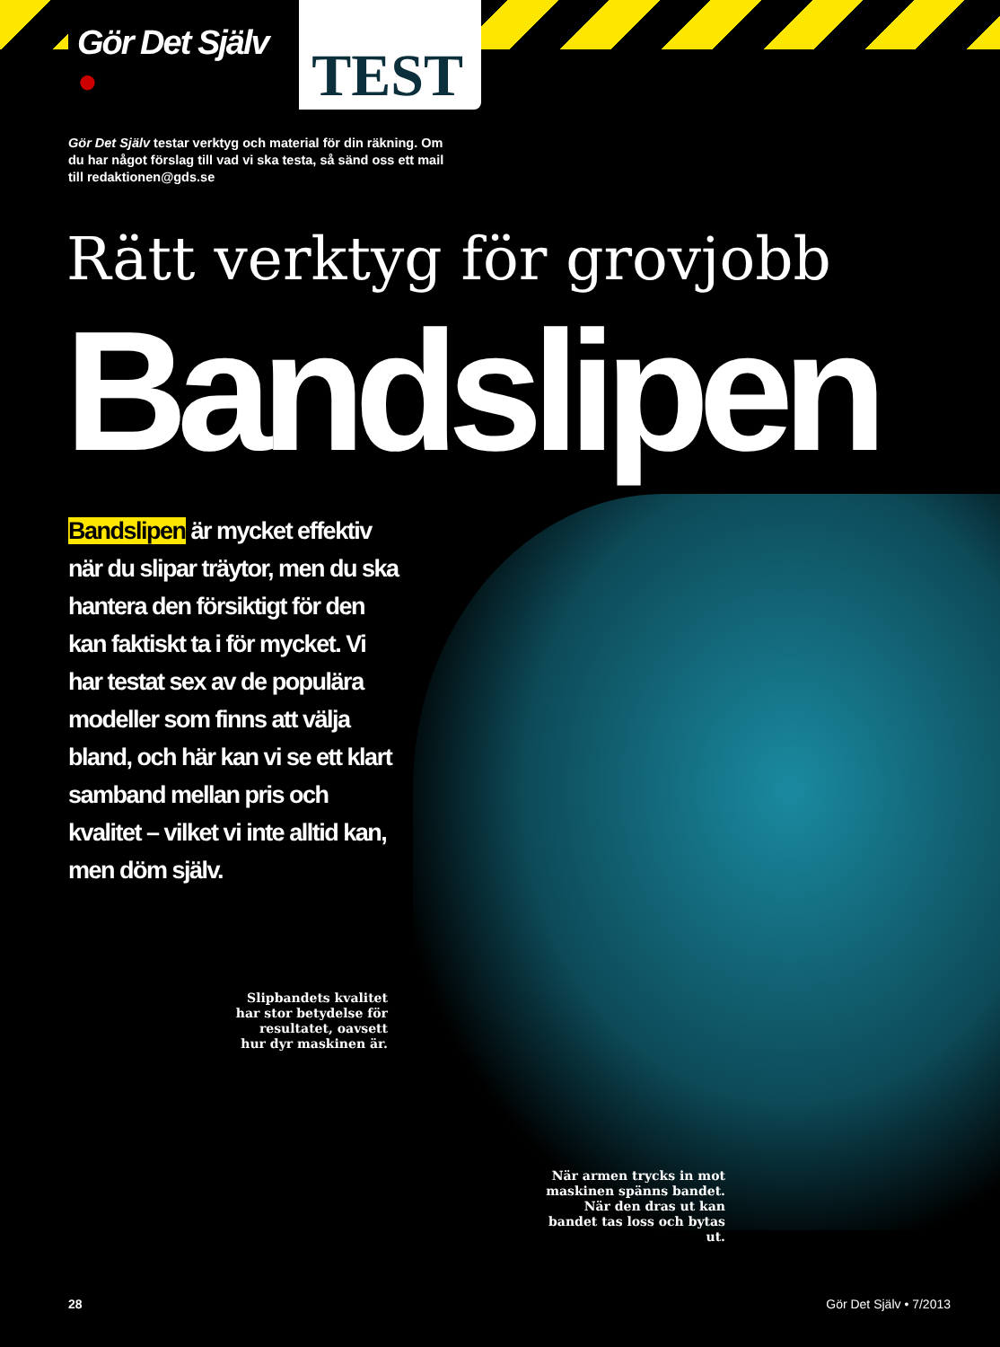Gör Det Själv ● TEST
Gör Det Själv testar verktyg och material för din räkning. Om du har något förslag till vad vi ska testa, så sänd oss ett mail till redaktionen@gds.se
Rätt verktyg för grovjobb
Bandslipen
Bandslipen är mycket effektiv när du slipar träytor, men du ska hantera den försiktigt för den kan faktiskt ta i för mycket. Vi har testat sex av de populära modeller som finns att välja bland, och här kan vi se ett klart samband mellan pris och kvalitet – vilket vi inte alltid kan, men döm själv.
Slipbandets kvalitet har stor betydelse för resultatet, oavsett hur dyr maskinen är.
När armen trycks in mot maskinen spänns bandet. När den dras ut kan bandet tas loss och bytas ut.
28 Gör Det Själv • 7/2013